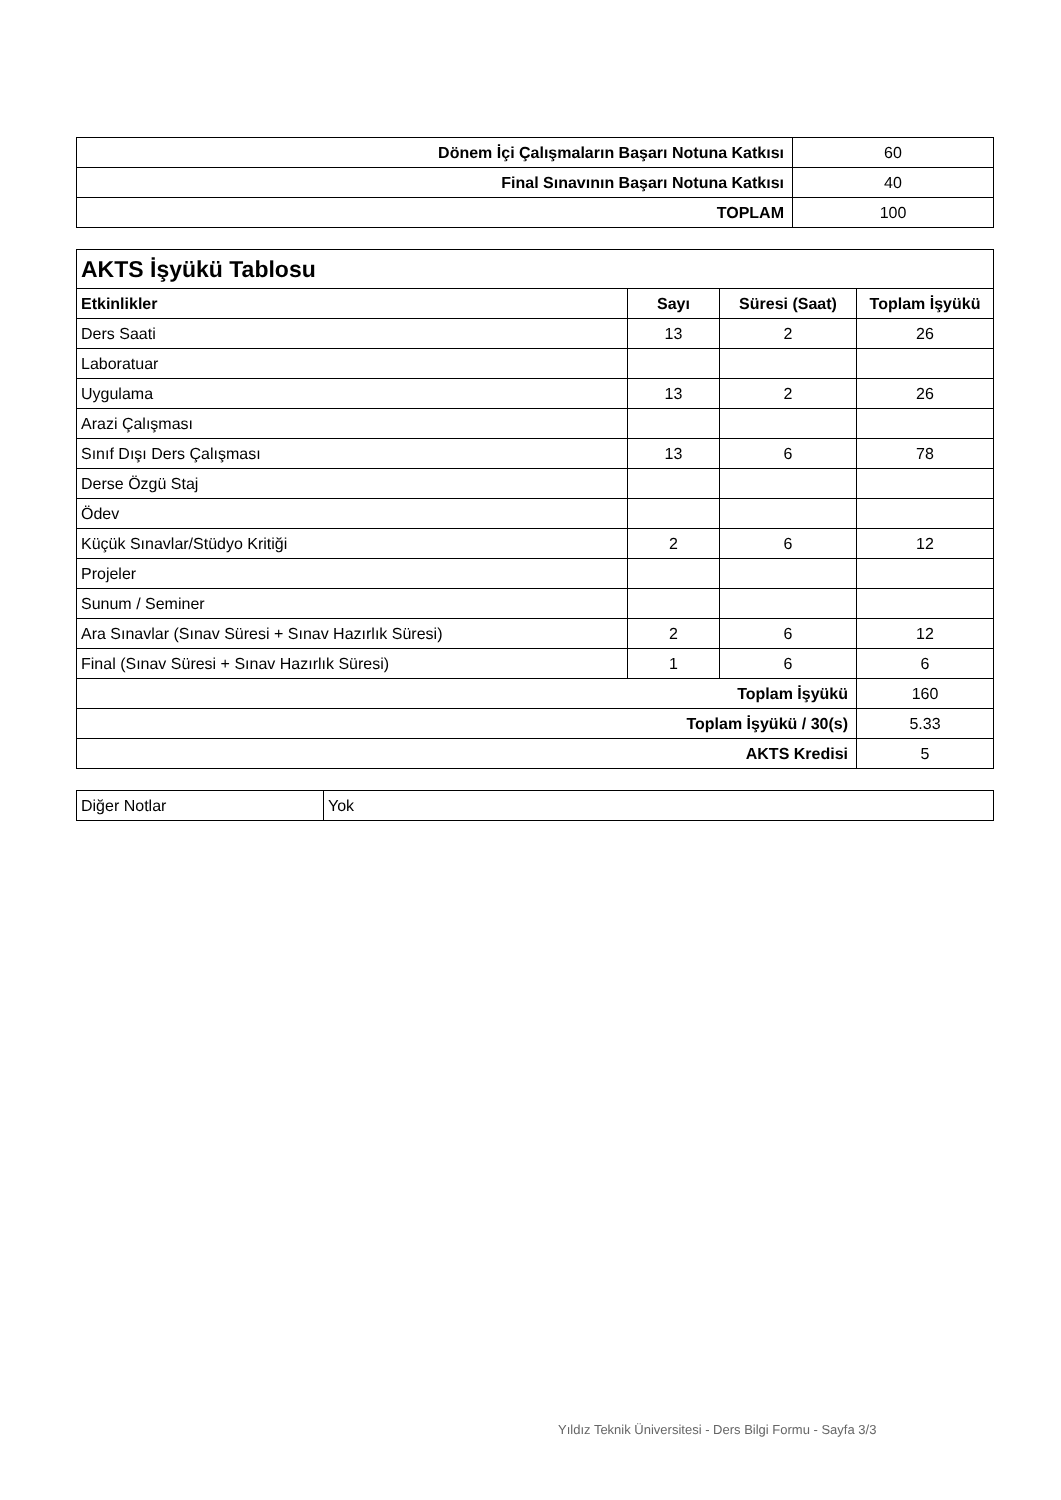| Dönem İçi Çalışmaların Başarı Notuna Katkısı | 60 |
| Final Sınavının Başarı Notuna Katkısı | 40 |
| TOPLAM | 100 |
| AKTS İşyükü Tablosu | | | |
| --- | --- | --- | --- |
| Etkinlikler | Sayı | Süresi (Saat) | Toplam İşyükü |
| Ders Saati | 13 | 2 | 26 |
| Laboratuar | | | |
| Uygulama | 13 | 2 | 26 |
| Arazi Çalışması | | | |
| Sınıf Dışı Ders Çalışması | 13 | 6 | 78 |
| Derse Özgü Staj | | | |
| Ödev | | | |
| Küçük Sınavlar/Stüdyo Kritiği | 2 | 6 | 12 |
| Projeler | | | |
| Sunum / Seminer | | | |
| Ara Sınavlar (Sınav Süresi + Sınav Hazırlık Süresi) | 2 | 6 | 12 |
| Final (Sınav Süresi + Sınav Hazırlık Süresi) | 1 | 6 | 6 |
| Toplam İşyükü | | | 160 |
| Toplam İşyükü / 30(s) | | | 5.33 |
| AKTS Kredisi | | | 5 |
| Diğer Notlar | Yok |
Yıldız Teknik Üniversitesi - Ders Bilgi Formu - Sayfa 3/3